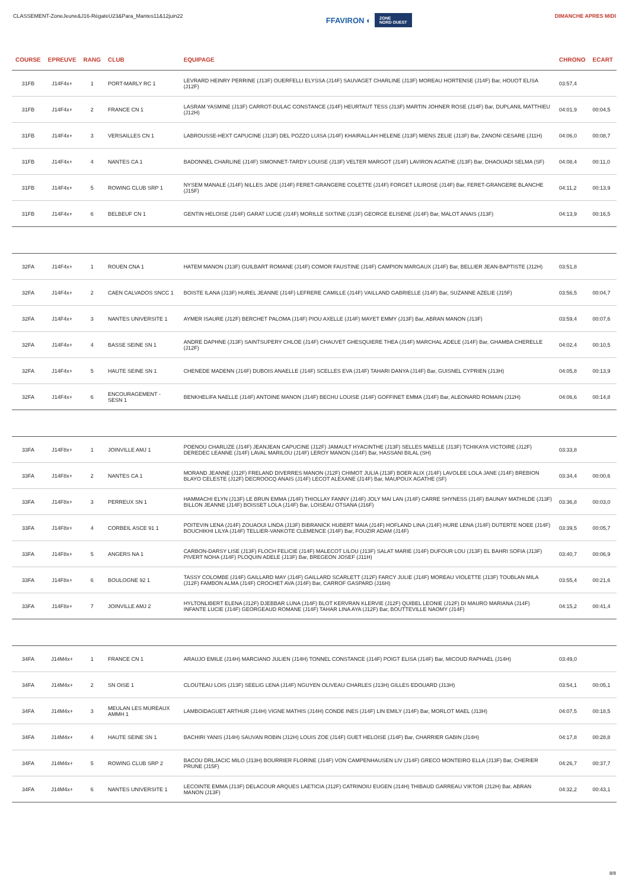CLASSEMENT-ZoneJeune&J16-RégateU23&Para_Mantes11&12juin22
FFAVIRON ◐ ZONE
NORD OUEST
DIMANCHE APRES MIDI
| COURSE | EPREUVE | RANG | CLUB | EQUIPAGE | CHRONO | ECART |
| --- | --- | --- | --- | --- | --- | --- |
| 31FB | J14F4x+ | 1 | PORT-MARLY RC 1 | LEVRARD HEINRY PERRINE (J13F) OUERFELLI ELYSSA (J14F) SAUVAGET CHARLINE (J13F) MOREAU HORTENSE (J14F) Bar, HOUOT ELISA (J12F) | 03:57,4 | |
| 31FB | J14F4x+ | 2 | FRANCE CN 1 | LASRAM YASMINE (J13F) CARROT-DULAC CONSTANCE (J14F) HEURTAUT TESS (J13F) MARTIN JOHNER ROSE (J14F) Bar, DUPLANIL MATTHIEU (J12H) | 04:01,9 | 00:04,5 |
| 31FB | J14F4x+ | 3 | VERSAILLES CN 1 | LABROUSSE-HEXT CAPUCINE (J13F) DEL POZZO LUISA (J14F) KHAIRALLAH HELENE (J13F) MIENS ZELIE (J13F) Bar, ZANONI CESARE (J11H) | 04:06,0 | 00:08,7 |
| 31FB | J14F4x+ | 4 | NANTES CA 1 | BADONNEL CHARLINE (J14F) SIMONNET-TARDY LOUISE (J13F) VELTER MARGOT (J14F) LAVIRON AGATHE (J13F) Bar, DHAOUADI SELMA (SF) | 04:08,4 | 00:11,0 |
| 31FB | J14F4x+ | 5 | ROWING CLUB SRP 1 | NYSEM MANALE (J14F) NILLES JADE (J14F) FERET-GRANGERE COLETTE (J14F) FORGET LILIROSE (J14F) Bar, FERET-GRANGERE BLANCHE (J15F) | 04:11,2 | 00:13,9 |
| 31FB | J14F4x+ | 6 | BELBEUF CN 1 | GENTIN HELOISE (J14F) GARAT LUCIE (J14F) MORILLE SIXTINE (J13F) GEORGE ELISENE (J14F) Bar, MALOT ANAIS (J13F) | 04:13,9 | 00:16,5 |
| 32FA | J14F4x+ | 1 | ROUEN CNA 1 | HATEM MANON (J13F) GUILBART ROMANE (J14F) COMOR FAUSTINE (J14F) CAMPION MARGAUX (J14F) Bar, BELLIER JEAN-BAPTISTE (J12H) | 03:51,8 | |
| 32FA | J14F4x+ | 2 | CAEN CALVADOS SNCC 1 | BOISTE ILANA (J13F) HUREL JEANNE (J14F) LEFRERE CAMILLE (J14F) VAILLAND GABRIELLE (J14F) Bar, SUZANNE AZELIE (J15F) | 03:56,5 | 00:04,7 |
| 32FA | J14F4x+ | 3 | NANTES UNIVERSITE 1 | AYMER ISAURE (J12F) BERCHET PALOMA (J14F) PIOU AXELLE (J14F) MAYET EMMY (J13F) Bar, ABRAN MANON (J13F) | 03:59,4 | 00:07,6 |
| 32FA | J14F4x+ | 4 | BASSE SEINE SN 1 | ANDRE DAPHNE (J13F) SAINTSUPERY CHLOE (J14F) CHAUVET GHESQUIERE THEA (J14F) MARCHAL ADELE (J14F) Bar, GHAMBA CHERELLE (J12F) | 04:02,4 | 00:10,5 |
| 32FA | J14F4x+ | 5 | HAUTE SEINE SN 1 | CHENEDE MADENN (J14F) DUBOIS ANAELLE (J14F) SCELLES EVA (J14F) TAHARI DANYA (J14F) Bar, GUISNEL CYPRIEN (J13H) | 04:05,8 | 00:13,9 |
| 32FA | J14F4x+ | 6 | ENCOURAGEMENT - SESN 1 | BENKHELIFA NAELLE (J14F) ANTOINE MANON (J14F) BECHU LOUISE (J14F) GOFFINET EMMA (J14F) Bar, ALEONARD ROMAIN (J12H) | 04:06,6 | 00:14,8 |
| 33FA | J14F8x+ | 1 | JOINVILLE AMJ 1 | POENOU CHARLIZE (J14F) JEANJEAN CAPUCINE (J12F) JAMAULT HYACINTHE (J13F) SELLES MAELLE (J13F) TCHIKAYA VICTOIRE (J12F) DEREDEC LEANNE (J14F) LAVAL MARILOU (J14F) LEROY MANON (J14F) Bar, HASSANI BILAL (SH) | 03:33,8 | |
| 33FA | J14F8x+ | 2 | NANTES CA 1 | MORAND JEANNE (J12F) FRELAND DIVERRES MANON (J12F) CHIMOT JULIA (J13F) BOER ALIX (J14F) LAVOLEE LOLA JANE (J14F) BREBION BLAYO CELESTE (J12F) DECROOCQ ANAIS (J14F) LECOT ALEXANE (J14F) Bar, MAUPOUX AGATHE (SF) | 03:34,4 | 00:00,6 |
| 33FA | J14F8x+ | 3 | PERREUX SN 1 | HAMMACHI ELYN (J13F) LE BRUN EMMA (J14F) THIOLLAY FANNY (J14F) JOLY MAI LAN (J14F) CARRE SHYNESS (J14F) BAUNAY MATHILDE (J13F) BILLON JEANNE (J14F) BOISSET LOLA (J14F) Bar, LOISEAU OTSANA (J16F) | 03:36,8 | 00:03,0 |
| 33FA | J14F8x+ | 4 | CORBEIL ASCE 91 1 | POITEVIN LENA (J14F) ZOUAOUI LINDA (J13F) BIBRANICK HUBERT MAIA (J14F) HOFLAND LINA (J14F) HURE LENA (J14F) DUTERTE NOEE (J14F) BOUCHIKHI LILYA (J14F) TELLIER-VANKOTE CLEMENCE (J14F) Bar, FOUZIR ADAM (J14F) | 03:39,5 | 00:05,7 |
| 33FA | J14F8x+ | 5 | ANGERS NA 1 | CARBON-DARSY LISE (J13F) FLOCH FELICIE (J14F) MALECOT LILOU (J13F) SALAT MARIE (J14F) DUFOUR LOU (J13F) EL BAHRI SOFIA (J13F) PIVERT NOHA (J14F) PLOQUIN ADELE (J13F) Bar, BREGEON JOSEF (J11H) | 03:40,7 | 00:06,9 |
| 33FA | J14F8x+ | 6 | BOULOGNE 92 1 | TASSY COLOMBE (J14F) GAILLARD MAY (J14F) GAILLARD SCARLETT (J12F) FARCY JULIE (J14F) MOREAU VIOLETTE (J13F) TOUBLAN MILA (J12F) FAMBON ALMA (J14F) CROCHET AVA (J14F) Bar, CARROF GASPARD (J16H) | 03:55,4 | 00:21,6 |
| 33FA | J14F8x+ | 7 | JOINVILLE AMJ 2 | HYLTONLIBERT ELENA (J12F) DJEBBAR LUNA (J14F) BLOT KERVRAN KLERVIE (J12F) QUIBEL LEONIE (J12F) DI MAURO MARIANA (J14F) INFANTE LUCIE (J14F) GEORGEAUD ROMANE (J14F) TAHAR LINA AYA (J12F) Bar, BOUTTEVILLE NAOMY (J14F) | 04:15,2 | 00:41,4 |
| 34FA | J14M4x+ | 1 | FRANCE CN 1 | ARAUJO EMILE (J14H) MARCIANO JULIEN (J14H) TONNEL CONSTANCE (J14F) POIGT ELISA (J14F) Bar, MICOUD RAPHAEL (J14H) | 03:49,0 | |
| 34FA | J14M4x+ | 2 | SN OISE 1 | CLOUTEAU LOIS (J13F) SEELIG LENA (J14F) NGUYEN OLIVEAU CHARLES (J13H) GILLES EDOUARD (J13H) | 03:54,1 | 00:05,1 |
| 34FA | J14M4x+ | 3 | MEULAN LES MUREAUX AMMH 1 | LAMBOIDAGUET ARTHUR (J14H) VIGNE MATHIS (J14H) CONDE INES (J14F) LIN EMILY (J14F) Bar, MORLOT MAEL (J13H) | 04:07,5 | 00:18,5 |
| 34FA | J14M4x+ | 4 | HAUTE SEINE SN 1 | BACHIRI YANIS (J14H) SAUVAN ROBIN (J12H) LOUIS ZOE (J14F) GUET HELOISE (J14F) Bar, CHARRIER GABIN (J14H) | 04:17,8 | 00:28,8 |
| 34FA | J14M4x+ | 5 | ROWING CLUB SRP 2 | BACOU DRLJACIC MILO (J13H) BOURRIER FLORINE (J14F) VON CAMPENHAUSEN LIV (J14F) GRECO MONTEIRO ELLA (J13F) Bar, CHERIER PRUNE (J15F) | 04:26,7 | 00:37,7 |
| 34FA | J14M4x+ | 6 | NANTES UNIVERSITE 1 | LECOINTE EMMA (J13F) DELACOUR ARQUES LAETICIA (J12F) CATRINOIU EUGEN (J14H) THIBAUD GARREAU VIKTOR (J12H) Bar, ABRAN MANON (J13F) | 04:32,2 | 00:43,1 |
8/8